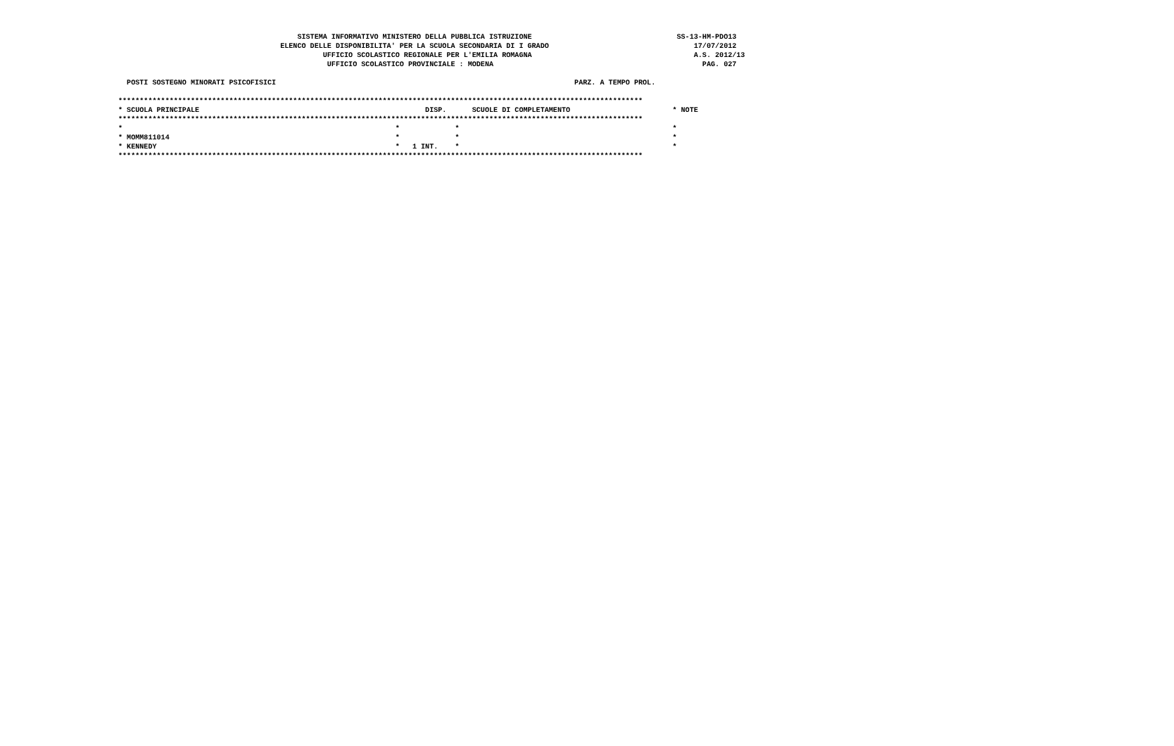SISTEMA INFORMATIVO MINISTERO DELLA PUBBLICA ISTRUZIONE                                  SS-13-HM-PDO13
                                      ELENCO DELLE DISPONIBILITA' PER LA SCUOLA SECONDARIA DI I GRADO                                  17/07/2012
                                                UFFICIO SCOLASTICO REGIONALE PER L'EMILIA ROMAGNA                                      A.S. 2012/13
                                                 UFFICIO SCOLASTICO PROVINCIALE : MODENA                                                 PAG. 027

  POSTI SOSTEGNO MINORATI PSICOFISICI                                                                      PARZ. A TEMPO PROL.

***************************************************************************************************************************
* SCUOLA PRINCIPALE                                                     DISP.      SCUOLE DI COMPLETAMENTO                        * NOTE
***************************************************************************************************************************
*                                                                *             *                                                  *
* MOMM811014                                                     *             *                                                  *
* KENNEDY                                                        *   1 INT.    *                                                  *
***************************************************************************************************************************